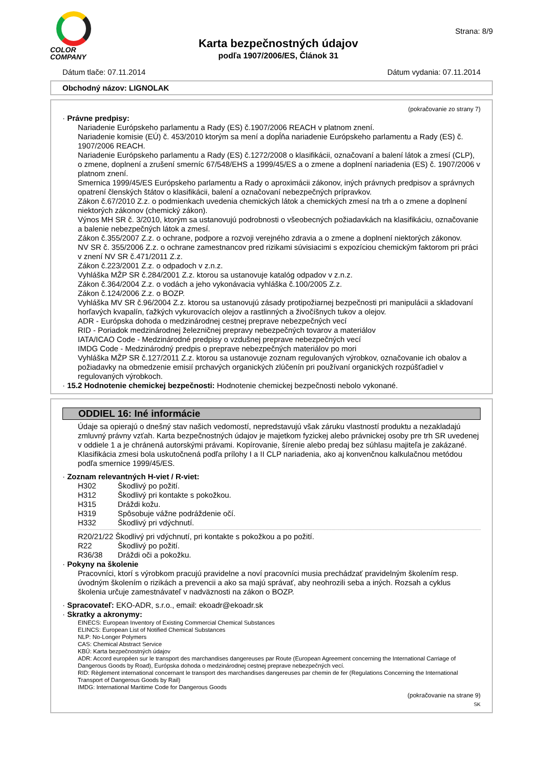COLOR
COMPANY
Karta bezpečnostných údajov
podľa 1907/2006/ES, Článok 31
Strana: 8/9
Dátum tlače: 07.11.2014 Dátum vydania: 07.11.2014
Obchodný názov: LIGNOLAK
(pokračovanie zo strany 7)
· Právne predpisy:
Nariadenie Európskeho parlamentu a Rady (ES) č.1907/2006 REACH v platnom znení.
Nariadenie komisie (EÚ) č. 453/2010 ktorým sa mení a dopĺňa nariadenie Európskeho parlamentu a Rady (ES) č. 1907/2006 REACH.
Nariadenie Európskeho parlamentu a Rady (ES) č.1272/2008 o klasifikácii, označovaní a balení látok a zmesí (CLP), o zmene, doplnení a zrušení smerníc 67/548/EHS a 1999/45/ES a o zmene a doplnení nariadenia (ES) č. 1907/2006 v platnom znení.
Smernica 1999/45/ES Európskeho parlamentu a Rady o aproximácii zákonov, iných právnych predpisov a správnych opatrení členských štátov o klasifikácii, balení a označovaní nebezpečných prípravkov.
Zákon č.67/2010 Z.z. o podmienkach uvedenia chemických látok a chemických zmesí na trh a o zmene a doplnení niektorých zákonov (chemický zákon).
Výnos MH SR č. 3/2010, ktorým sa ustanovujú podrobnosti o všeobecných požiadavkách na klasifikáciu, označovanie a balenie nebezpečných látok a zmesí.
Zákon č.355/2007 Z.z. o ochrane, podpore a rozvoji verejného zdravia a o zmene a doplnení niektorých zákonov.
NV SR č. 355/2006 Z.z. o ochrane zamestnancov pred rizikami súvisiacimi s expozíciou chemickým faktorom pri práci v znení NV SR č.471/2011 Z.z.
Zákon č.223/2001 Z.z. o odpadoch v z.n.z.
Vyhláška MŽP SR č.284/2001 Z.z. ktorou sa ustanovuje katalóg odpadov v z.n.z.
Zákon č.364/2004 Z.z. o vodách a jeho vykonávacia vyhláška č.100/2005 Z.z.
Zákon č.124/2006 Z.z. o BOZP.
Vyhláška MV SR č.96/2004 Z.z. ktorou sa ustanovujú zásady protipožiarnej bezpečnosti pri manipulácii a skladovaní horľavých kvapalín, ťažkých vykurovacích olejov a rastlinných a živočíšnych tukov a olejov.
ADR - Európska dohoda o medzinárodnej cestnej preprave nebezpečných vecí
RID - Poriadok medzinárodnej železničnej prepravy nebezpečných tovarov a materiálov
IATA/ICAO Code - Medzinárodné predpisy o vzdušnej preprave nebezpečných vecí
IMDG Code - Medzinárodný predpis o preprave nebezpečných materiálov po mori
Vyhláška MŽP SR č.127/2011 Z.z. ktorou sa ustanovuje zoznam regulovaných výrobkov, označovanie ich obalov a požiadavky na obmedzenie emisií prchavých organických zlúčenín pri používaní organických rozpúšťadiel v regulovaných výrobkoch.
· 15.2 Hodnotenie chemickej bezpečnosti: Hodnotenie chemickej bezpečnosti nebolo vykonané.
ODDIEL 16: Iné informácie
Údaje sa opierajú o dnešný stav našich vedomostí, nepredstavujú však záruku vlastností produktu a nezakladajú zmluvný právny vzťah. Karta bezpečnostných údajov je majetkom fyzickej alebo právnickej osoby pre trh SR uvedenej v oddiele 1 a je chránená autorskými právami. Kopírovanie, šírenie alebo predaj bez súhlasu majiteľa je zakázané.
Klasifikácia zmesi bola uskutočnená podľa prílohy I a II CLP nariadenia, ako aj konvenčnou kalkulačnou metódou podľa smernice 1999/45/ES.
· Zoznam relevantných H-viet / R-viet:
H302 Škodlivý po požití.
H312 Škodlivý pri kontakte s pokožkou.
H315 Dráždi kožu.
H319 Spôsobuje vážne podráždenie očí.
H332 Škodlivý pri vdýchnutí.
R20/21/22 Škodlivý pri vdýchnutí, pri kontakte s pokožkou a po požití.
R22 Škodlivý po požití.
R36/38 Dráždi oči a pokožku.
· Pokyny na školenie
Pracovníci, ktorí s výrobkom pracujú pravidelne a noví pracovníci musia prechádzať pravidelným školením resp. úvodným školením o rizikách a prevencii a ako sa majú správať, aby neohrozili seba a iných. Rozsah a cyklus školenia určuje zamestnávateľ v nadväznosti na zákon o BOZP.
· Spracovateľ: EKO-ADR, s.r.o., email: ekoadr@ekoadr.sk
· Skratky a akronymy:
EINECS: European Inventory of Existing Commercial Chemical Substances
ELINCS: European List of Notified Chemical Substances
NLP: No-Longer Polymers
CAS: Chemical Abstract Service
KBÚ: Karta bezpečnostných údajov
ADR: Accord européen sur le transport des marchandises dangereuses par Route (European Agreement concerning the International Carriage of Dangerous Goods by Road), Európska dohoda o medzinárodnej cestnej preprave nebezpečných vecí.
RID: Règlement international concernant le transport des marchandises dangereuses par chemin de fer (Regulations Concerning the International Transport of Dangerous Goods by Rail)
IMDG: International Maritime Code for Dangerous Goods
(pokračovanie na strane 9)
SK